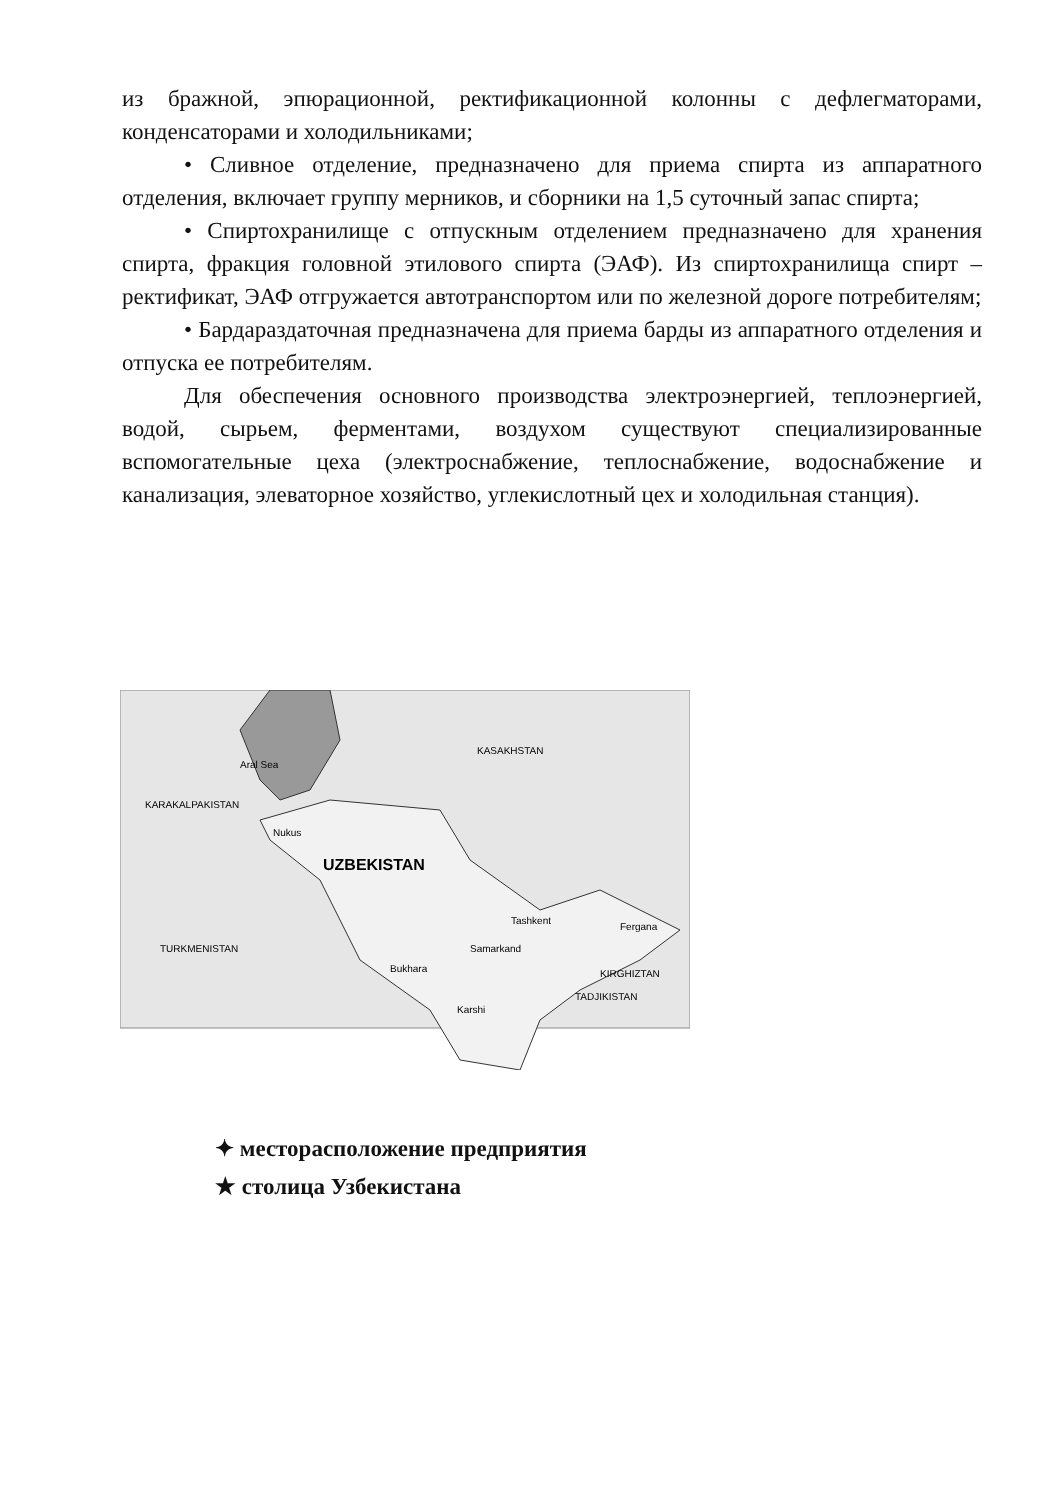из бражной, эпюрационной, ректификационной колонны с дефлегматорами, конденсаторами и холодильниками;
• Сливное отделение, предназначено для приема спирта из аппаратного отделения, включает группу мерников, и сборники на 1,5 суточный запас спирта;
• Спиртохранилище с отпускным отделением предназначено для хранения спирта, фракция головной этилового спирта (ЭАФ). Из спиртохранилища спирт – ректификат, ЭАФ отгружается автотранспортом или по железной дороге потребителям;
• Бардараздаточная предназначена для приема барды из аппаратного отделения и отпуска ее потребителям.
Для обеспечения основного производства электроэнергией, теплоэнергией, водой, сырьем, ферментами, воздухом существуют специализированные вспомогательные цеха (электроснабжение, теплоснабжение, водоснабжение и канализация, элеваторное хозяйство, углекислотный цех и холодильная станция).
KARAKALPAKISTAN
Aral Sea
KASAKHSTAN
TURKMENISTAN
TADJIKISTAN
KIRGHIZTAN
Nukus
Tashkent
Samarkand
Bukhara
Karshi
Fergana
UZBEKISTAN
✦ месторасположение предприятия
★ столица Узбекистана